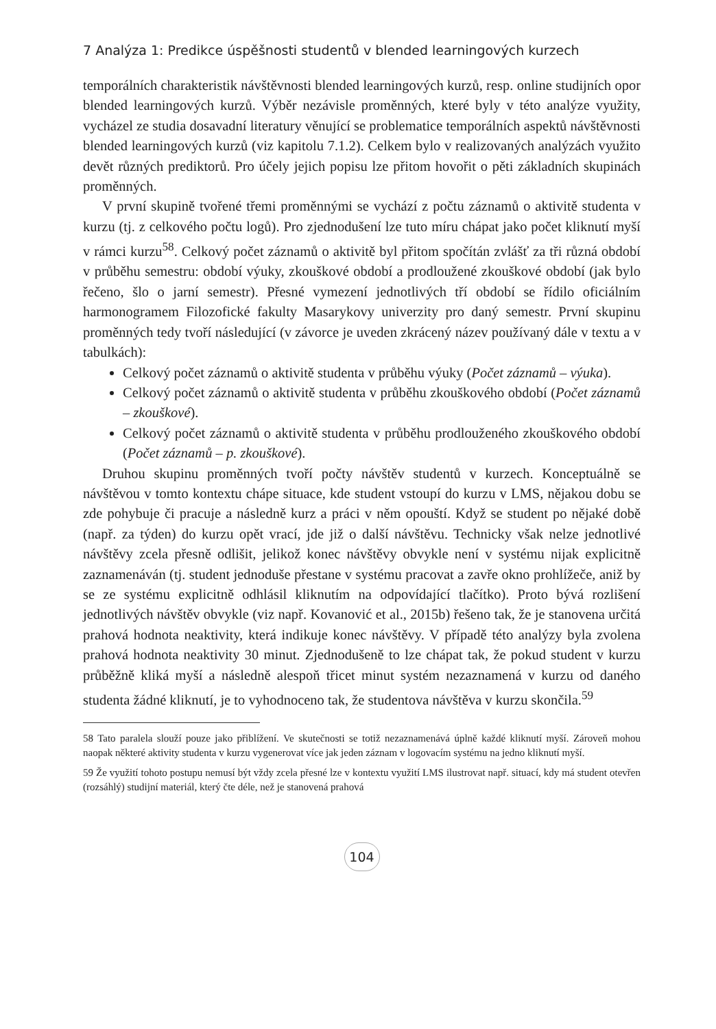7 Analýza 1: Predikce úspěšnosti studentů v blended learningových kurzech
temporálních charakteristik návštěvnosti blended learningových kurzů, resp. online studijních opor blended learningových kurzů. Výběr nezávisle proměnných, které byly v této analýze využity, vycházel ze studia dosavadní literatury věnující se problematice temporálních aspektů návštěvnosti blended learningových kurzů (viz kapitolu 7.1.2). Celkem bylo v realizovaných analýzách využito devět různých prediktorů. Pro účely jejich popisu lze přitom hovořit o pěti základních skupinách proměnných.
V první skupině tvořené třemi proměnnými se vychází z počtu záznamů o aktivitě studenta v kurzu (tj. z celkového počtu logů). Pro zjednodušení lze tuto míru chápat jako počet kliknutí myší v rámci kurzu<sup>58</sup>. Celkový počet záznamů o aktivitě byl přitom spočítán zvlášť za tři různá období v průběhu semestru: období výuky, zkouškové období a prodloužené zkouškové období (jak bylo řečeno, šlo o jarní semestr). Přesné vymezení jednotlivých tří období se řídilo oficiálním harmonogramem Filozofické fakulty Masarykovy univerzity pro daný semestr. První skupinu proměnných tedy tvoří následující (v závorce je uveden zkrácený název používaný dále v textu a v tabulkách):
Celkový počet záznamů o aktivitě studenta v průběhu výuky (Počet záznamů – výuka).
Celkový počet záznamů o aktivitě studenta v průběhu zkouškového období (Počet záznamů – zkouškové).
Celkový počet záznamů o aktivitě studenta v průběhu prodlouženého zkouškového období (Počet záznamů – p. zkouškové).
Druhou skupinu proměnných tvoří počty návštěv studentů v kurzech. Konceptuálně se návštěvou v tomto kontextu chápe situace, kde student vstoupí do kurzu v LMS, nějakou dobu se zde pohybuje či pracuje a následně kurz a práci v něm opouští. Když se student po nějaké době (např. za týden) do kurzu opět vrací, jde již o další návštěvu. Technicky však nelze jednotlivé návštěvy zcela přesně odlišit, jelikož konec návštěvy obvykle není v systému nijak explicitně zaznamenáván (tj. student jednoduše přestane v systému pracovat a zavře okno prohlížeče, aniž by se ze systému explicitně odhlásil kliknutím na odpovídající tlačítko). Proto bývá rozlišení jednotlivých návštěv obvykle (viz např. Kovanović et al., 2015b) řešeno tak, že je stanovena určitá prahová hodnota neaktivity, která indikuje konec návštěvy. V případě této analýzy byla zvolena prahová hodnota neaktivity 30 minut. Zjednodušeně to lze chápat tak, že pokud student v kurzu průběžně kliká myší a následně alespoň třicet minut systém nezaznamená v kurzu od daného studenta žádné kliknutí, je to vyhodnoceno tak, že studentova návštěva v kurzu skončila.<sup>59</sup>
58 Tato paralela slouží pouze jako přiblížení. Ve skutečnosti se totiž nezaznamenává úplně každé kliknutí myší. Zároveň mohou naopak některé aktivity studenta v kurzu vygenerovat více jak jeden záznam v logovacím systému na jedno kliknutí myší.
59 Že využití tohoto postupu nemusí být vždy zcela přesné lze v kontextu využití LMS ilustrovat např. situací, kdy má student otevřen (rozsáhlý) studijní materiál, který čte déle, než je stanovená prahová
104